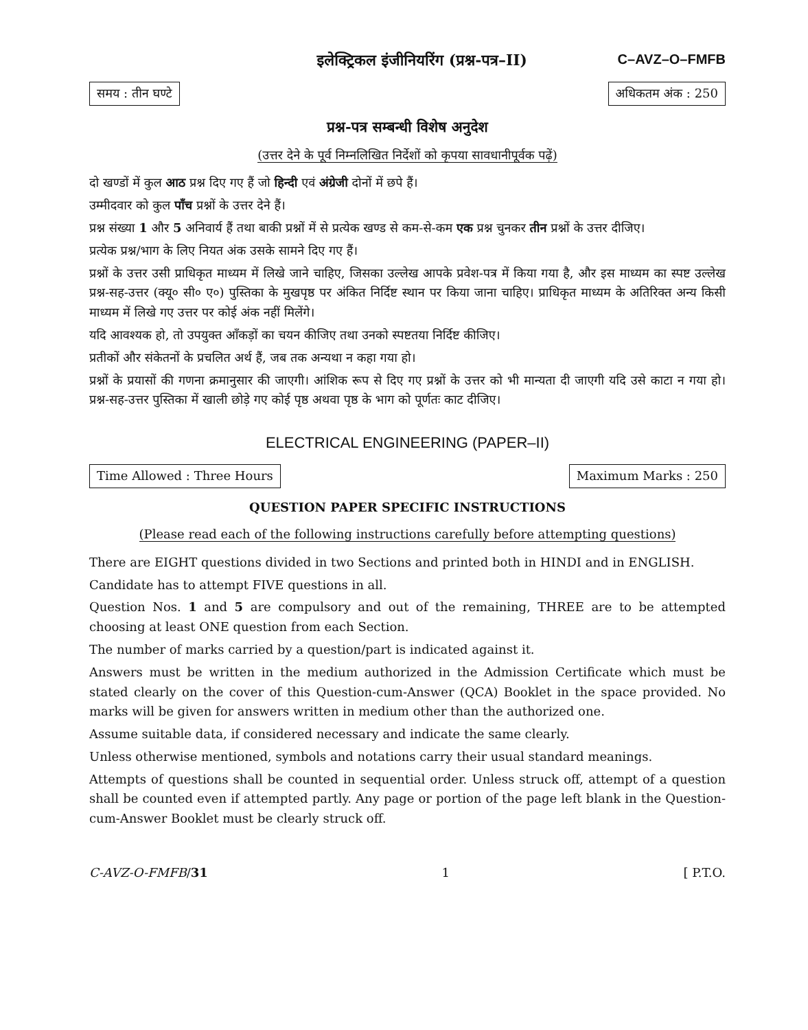इलेक्ट्रिकल इंजीनियरिंग (प्रश्न-पत्र–II)
C–AVZ–O–FMFB
समय : तीन घण्टे अधिकतम अंक : 250
प्रश्न-पत्र सम्बन्धी विशेष अनुदेश
(उत्तर देने के पूर्व निम्नलिखित निर्देशों को कृपया सावधानीपूर्वक पढ़ें)
दो खण्डों में कुल आठ प्रश्न दिए गए हैं जो हिन्दी एवं अंग्रेजी दोनों में छपे हैं।
उम्मीदवार को कुल पाँच प्रश्नों के उत्तर देने हैं।
प्रश्न संख्या 1 और 5 अनिवार्य हैं तथा बाकी प्रश्नों में से प्रत्येक खण्ड से कम-से-कम एक प्रश्न चुनकर तीन प्रश्नों के उत्तर दीजिए।
प्रत्येक प्रश्न/भाग के लिए नियत अंक उसके सामने दिए गए हैं।
प्रश्नों के उत्तर उसी प्राधिकृत माध्यम में लिखे जाने चाहिए, जिसका उल्लेख आपके प्रवेश-पत्र में किया गया है, और इस माध्यम का स्पष्ट उल्लेख प्रश्न-सह-उत्तर (क्यू० सी० ए०) पुस्तिका के मुखपृष्ठ पर अंकित निर्दिष्ट स्थान पर किया जाना चाहिए। प्राधिकृत माध्यम के अतिरिक्त अन्य किसी माध्यम में लिखे गए उत्तर पर कोई अंक नहीं मिलेंगे।
यदि आवश्यक हो, तो उपयुक्त आँकड़ों का चयन कीजिए तथा उनको स्पष्टतया निर्दिष्ट कीजिए।
प्रतीकों और संकेतनों के प्रचलित अर्थ हैं, जब तक अन्यथा न कहा गया हो।
प्रश्नों के प्रयासों की गणना क्रमानुसार की जाएगी। आंशिक रूप से दिए गए प्रश्नों के उत्तर को भी मान्यता दी जाएगी यदि उसे काटा न गया हो। प्रश्न-सह-उत्तर पुस्तिका में खाली छोड़े गए कोई पृष्ठ अथवा पृष्ठ के भाग को पूर्णतः काट दीजिए।
ELECTRICAL ENGINEERING (PAPER–II)
Time Allowed : Three Hours Maximum Marks : 250
QUESTION PAPER SPECIFIC INSTRUCTIONS
(Please read each of the following instructions carefully before attempting questions)
There are EIGHT questions divided in two Sections and printed both in HINDI and in ENGLISH.
Candidate has to attempt FIVE questions in all.
Question Nos. 1 and 5 are compulsory and out of the remaining, THREE are to be attempted choosing at least ONE question from each Section.
The number of marks carried by a question/part is indicated against it.
Answers must be written in the medium authorized in the Admission Certificate which must be stated clearly on the cover of this Question-cum-Answer (QCA) Booklet in the space provided. No marks will be given for answers written in medium other than the authorized one.
Assume suitable data, if considered necessary and indicate the same clearly.
Unless otherwise mentioned, symbols and notations carry their usual standard meanings.
Attempts of questions shall be counted in sequential order. Unless struck off, attempt of a question shall be counted even if attempted partly. Any page or portion of the page left blank in the Question-cum-Answer Booklet must be clearly struck off.
C-AVZ-O-FMFB/31 1 [ P.T.O.